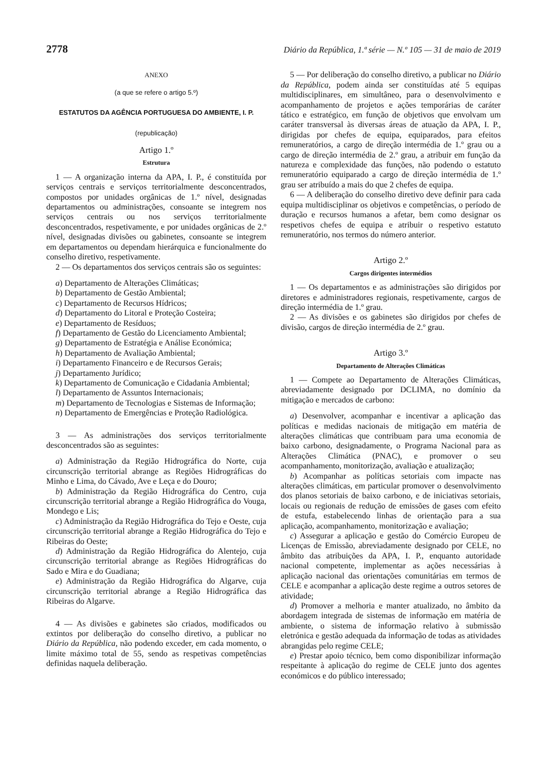2778 Diário da República, 1.ª série — N.º 105 — 31 de maio de 2019
ANEXO
(a que se refere o artigo 5.º)
ESTATUTOS DA AGÊNCIA PORTUGUESA DO AMBIENTE, I. P.
(republicação)
Artigo 1.º
Estrutura
1 — A organização interna da APA, I. P., é constituída por serviços centrais e serviços territorialmente desconcentrados, compostos por unidades orgânicas de 1.º nível, designadas departamentos ou administrações, consoante se integrem nos serviços centrais ou nos serviços territorialmente desconcentrados, respetivamente, e por unidades orgânicas de 2.º nível, designadas divisões ou gabinetes, consoante se integrem em departamentos ou dependam hierárquica e funcionalmente do conselho diretivo, respetivamente.
2 — Os departamentos dos serviços centrais são os seguintes:
a) Departamento de Alterações Climáticas;
b) Departamento de Gestão Ambiental;
c) Departamento de Recursos Hídricos;
d) Departamento do Litoral e Proteção Costeira;
e) Departamento de Resíduos;
f) Departamento de Gestão do Licenciamento Ambiental;
g) Departamento de Estratégia e Análise Económica;
h) Departamento de Avaliação Ambiental;
i) Departamento Financeiro e de Recursos Gerais;
j) Departamento Jurídico;
k) Departamento de Comunicação e Cidadania Ambiental;
l) Departamento de Assuntos Internacionais;
m) Departamento de Tecnologias e Sistemas de Informação;
n) Departamento de Emergências e Proteção Radiológica.
3 — As administrações dos serviços territorialmente desconcentrados são as seguintes:
a) Administração da Região Hidrográfica do Norte, cuja circunscrição territorial abrange as Regiões Hidrográficas do Minho e Lima, do Cávado, Ave e Leça e do Douro;
b) Administração da Região Hidrográfica do Centro, cuja circunscrição territorial abrange a Região Hidrográfica do Vouga, Mondego e Lis;
c) Administração da Região Hidrográfica do Tejo e Oeste, cuja circunscrição territorial abrange a Região Hidrográfica do Tejo e Ribeiras do Oeste;
d) Administração da Região Hidrográfica do Alentejo, cuja circunscrição territorial abrange as Regiões Hidrográficas do Sado e Mira e do Guadiana;
e) Administração da Região Hidrográfica do Algarve, cuja circunscrição territorial abrange a Região Hidrográfica das Ribeiras do Algarve.
4 — As divisões e gabinetes são criados, modificados ou extintos por deliberação do conselho diretivo, a publicar no Diário da República, não podendo exceder, em cada momento, o limite máximo total de 55, sendo as respetivas competências definidas naquela deliberação.
5 — Por deliberação do conselho diretivo, a publicar no Diário da República, podem ainda ser constituídas até 5 equipas multidisciplinares, em simultâneo, para o desenvolvimento e acompanhamento de projetos e ações temporárias de caráter tático e estratégico, em função de objetivos que envolvam um caráter transversal às diversas áreas de atuação da APA, I. P., dirigidas por chefes de equipa, equiparados, para efeitos remuneratórios, a cargo de direção intermédia de 1.º grau ou a cargo de direção intermédia de 2.º grau, a atribuir em função da natureza e complexidade das funções, não podendo o estatuto remuneratório equiparado a cargo de direção intermédia de 1.º grau ser atribuído a mais do que 2 chefes de equipa.
6 — A deliberação do conselho diretivo deve definir para cada equipa multidisciplinar os objetivos e competências, o período de duração e recursos humanos a afetar, bem como designar os respetivos chefes de equipa e atribuir o respetivo estatuto remuneratório, nos termos do número anterior.
Artigo 2.º
Cargos dirigentes intermédios
1 — Os departamentos e as administrações são dirigidos por diretores e administradores regionais, respetivamente, cargos de direção intermédia de 1.º grau.
2 — As divisões e os gabinetes são dirigidos por chefes de divisão, cargos de direção intermédia de 2.º grau.
Artigo 3.º
Departamento de Alterações Climáticas
1 — Compete ao Departamento de Alterações Climáticas, abreviadamente designado por DCLIMA, no domínio da mitigação e mercados de carbono:
a) Desenvolver, acompanhar e incentivar a aplicação das políticas e medidas nacionais de mitigação em matéria de alterações climáticas que contribuam para uma economia de baixo carbono, designadamente, o Programa Nacional para as Alterações Climática (PNAC), e promover o seu acompanhamento, monitorização, avaliação e atualização;
b) Acompanhar as políticas setoriais com impacte nas alterações climáticas, em particular promover o desenvolvimento dos planos setoriais de baixo carbono, e de iniciativas setoriais, locais ou regionais de redução de emissões de gases com efeito de estufa, estabelecendo linhas de orientação para a sua aplicação, acompanhamento, monitorização e avaliação;
c) Assegurar a aplicação e gestão do Comércio Europeu de Licenças de Emissão, abreviadamente designado por CELE, no âmbito das atribuições da APA, I. P., enquanto autoridade nacional competente, implementar as ações necessárias à aplicação nacional das orientações comunitárias em termos de CELE e acompanhar a aplicação deste regime a outros setores de atividade;
d) Promover a melhoria e manter atualizado, no âmbito da abordagem integrada de sistemas de informação em matéria de ambiente, o sistema de informação relativo à submissão eletrónica e gestão adequada da informação de todas as atividades abrangidas pelo regime CELE;
e) Prestar apoio técnico, bem como disponibilizar informação respeitante à aplicação do regime de CELE junto dos agentes económicos e do público interessado;